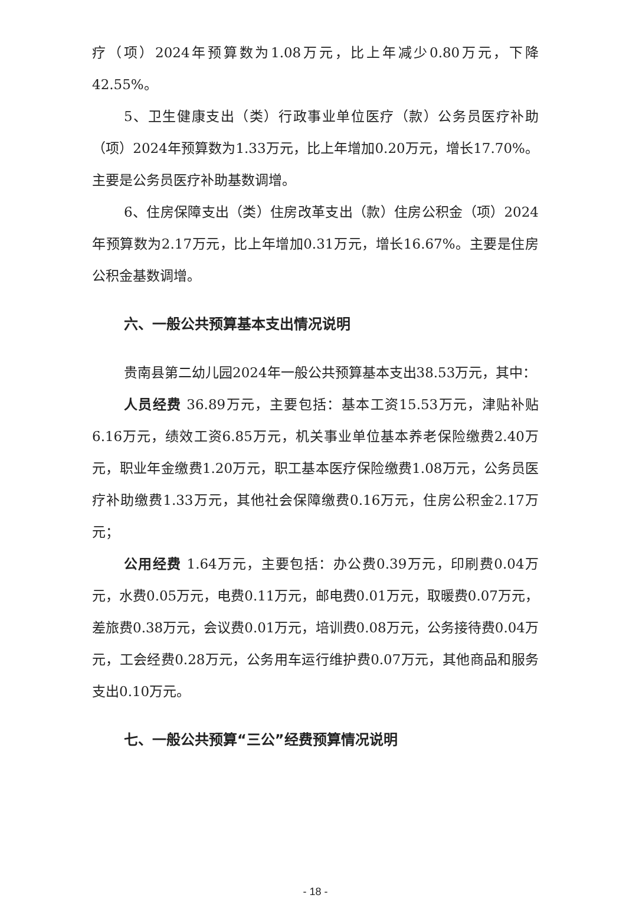疗（项）2024年预算数为1.08万元，比上年减少0.80万元，下降42.55%。
5、卫生健康支出（类）行政事业单位医疗（款）公务员医疗补助（项）2024年预算数为1.33万元，比上年增加0.20万元，增长17.70%。主要是公务员医疗补助基数调增。
6、住房保障支出（类）住房改革支出（款）住房公积金（项）2024年预算数为2.17万元，比上年增加0.31万元，增长16.67%。主要是住房公积金基数调增。
六、一般公共预算基本支出情况说明
贵南县第二幼儿园2024年一般公共预算基本支出38.53万元，其中：
人员经费 36.89万元，主要包括：基本工资15.53万元，津贴补贴6.16万元，绩效工资6.85万元，机关事业单位基本养老保险缴费2.40万元，职业年金缴费1.20万元，职工基本医疗保险缴费1.08万元，公务员医疗补助缴费1.33万元，其他社会保障缴费0.16万元，住房公积金2.17万元；
公用经费 1.64万元，主要包括：办公费0.39万元，印刷费0.04万元，水费0.05万元，电费0.11万元，邮电费0.01万元，取暖费0.07万元，差旅费0.38万元，会议费0.01万元，培训费0.08万元，公务接待费0.04万元，工会经费0.28万元，公务用车运行维护费0.07万元，其他商品和服务支出0.10万元。
七、一般公共预算“三公”经费预算情况说明
- 18 -